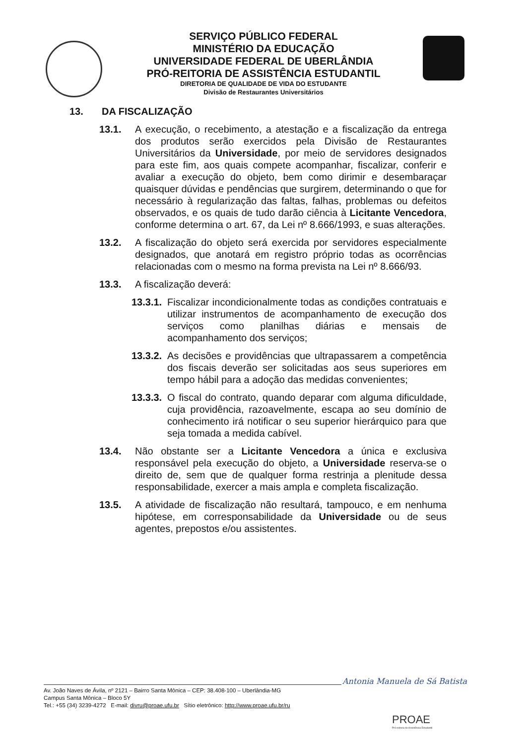SERVIÇO PÚBLICO FEDERAL
MINISTÉRIO DA EDUCAÇÃO
UNIVERSIDADE FEDERAL DE UBERLÂNDIA
PRÓ-REITORIA DE ASSISTÊNCIA ESTUDANTIL
DIRETORIA DE QUALIDADE DE VIDA DO ESTUDANTE
Divisão de Restaurantes Universitários
13. DA FISCALIZAÇÃO
13.1. A execução, o recebimento, a atestação e a fiscalização da entrega dos produtos serão exercidos pela Divisão de Restaurantes Universitários da Universidade, por meio de servidores designados para este fim, aos quais compete acompanhar, fiscalizar, conferir e avaliar a execução do objeto, bem como dirimir e desembaraçar quaisquer dúvidas e pendências que surgirem, determinando o que for necessário à regularização das faltas, falhas, problemas ou defeitos observados, e os quais de tudo darão ciência à Licitante Vencedora, conforme determina o art. 67, da Lei nº 8.666/1993, e suas alterações.
13.2. A fiscalização do objeto será exercida por servidores especialmente designados, que anotará em registro próprio todas as ocorrências relacionadas com o mesmo na forma prevista na Lei nº 8.666/93.
13.3. A fiscalização deverá:
13.3.1. Fiscalizar incondicionalmente todas as condições contratuais e utilizar instrumentos de acompanhamento de execução dos serviços como planilhas diárias e mensais de acompanhamento dos serviços;
13.3.2. As decisões e providências que ultrapassarem a competência dos fiscais deverão ser solicitadas aos seus superiores em tempo hábil para a adoção das medidas convenientes;
13.3.3. O fiscal do contrato, quando deparar com alguma dificuldade, cuja providência, razoavelmente, escapa ao seu domínio de conhecimento irá notificar o seu superior hierárquico para que seja tomada a medida cabível.
13.4. Não obstante ser a Licitante Vencedora a única e exclusiva responsável pela execução do objeto, a Universidade reserva-se o direito de, sem que de qualquer forma restrinja a plenitude dessa responsabilidade, exercer a mais ampla e completa fiscalização.
13.5. A atividade de fiscalização não resultará, tampouco, e em nenhuma hipótese, em corresponsabilidade da Universidade ou de seus agentes, prepostos e/ou assistentes.
Antonia Manuela de Sá Batista
Av. João Naves de Ávila, nº 2121 – Bairro Santa Mônica – CEP: 38.408-100 – Uberlândia-MG
Campus Santa Mônica – Bloco 5Y
Tel.: +55 (34) 3239-4272 E-mail: divru@proae.ufu.br Sítio eletrônico: http://www.proae.ufu.br/ru
PROAE
Pró-reitoria de Assistência Estudantil